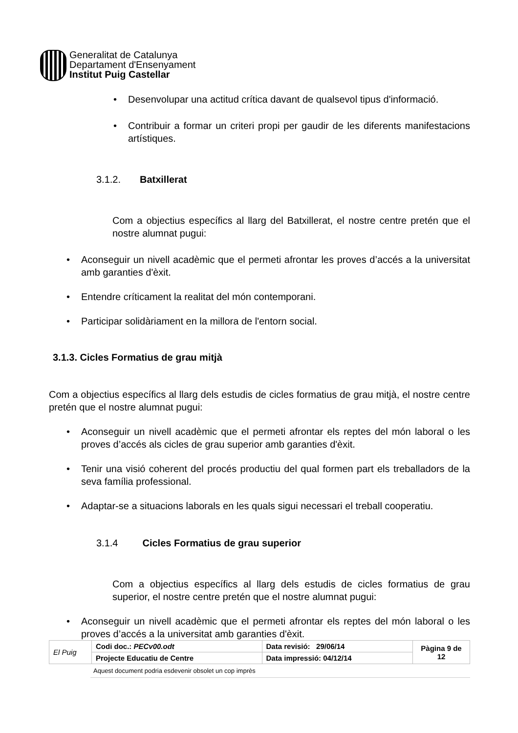Generalitat de Catalunya
Departament d'Ensenyament
Institut Puig Castellar
Desenvolupar una actitud crítica davant de qualsevol tipus d'informació.
Contribuir a formar un criteri propi per gaudir de les diferents manifestacions artístiques.
3.1.2. Batxillerat
Com a objectius específics al llarg del Batxillerat, el nostre centre pretén que el nostre alumnat pugui:
Aconseguir un nivell acadèmic que el permeti afrontar les proves d’accés a la universitat amb garanties d'èxit.
Entendre críticament la realitat del món contemporani.
Participar solidàriament en la millora de l'entorn social.
3.1.3. Cicles Formatius de grau mitjà
Com a objectius específics al llarg dels estudis de cicles formatius de grau mitjà, el nostre centre pretén que el nostre alumnat pugui:
Aconseguir un nivell acadèmic que el permeti afrontar els reptes del món laboral o les proves d’accés als cicles de grau superior amb garanties d'èxit.
Tenir una visió coherent del procés productiu del qual formen part els treballadors de la seva família professional.
Adaptar-se a situacions laborals en les quals sigui necessari el treball cooperatiu.
3.1.4 Cicles Formatius de grau superior
Com a objectius específics al llarg dels estudis de cicles formatius de grau superior, el nostre centre pretén que el nostre alumnat pugui:
Aconseguir un nivell acadèmic que el permeti afrontar els reptes del món laboral o les proves d’accés a la universitat amb garanties d'èxit.
| El Puig | Codi doc.: PECv00.odt | Data revisió: 29/06/14 | Pàgina 9 de 12 |
| | Projecte Educatiu de Centre | Data impressió: 04/12/14 | |
Aquest document podria esdevenir obsolet un cop imprès